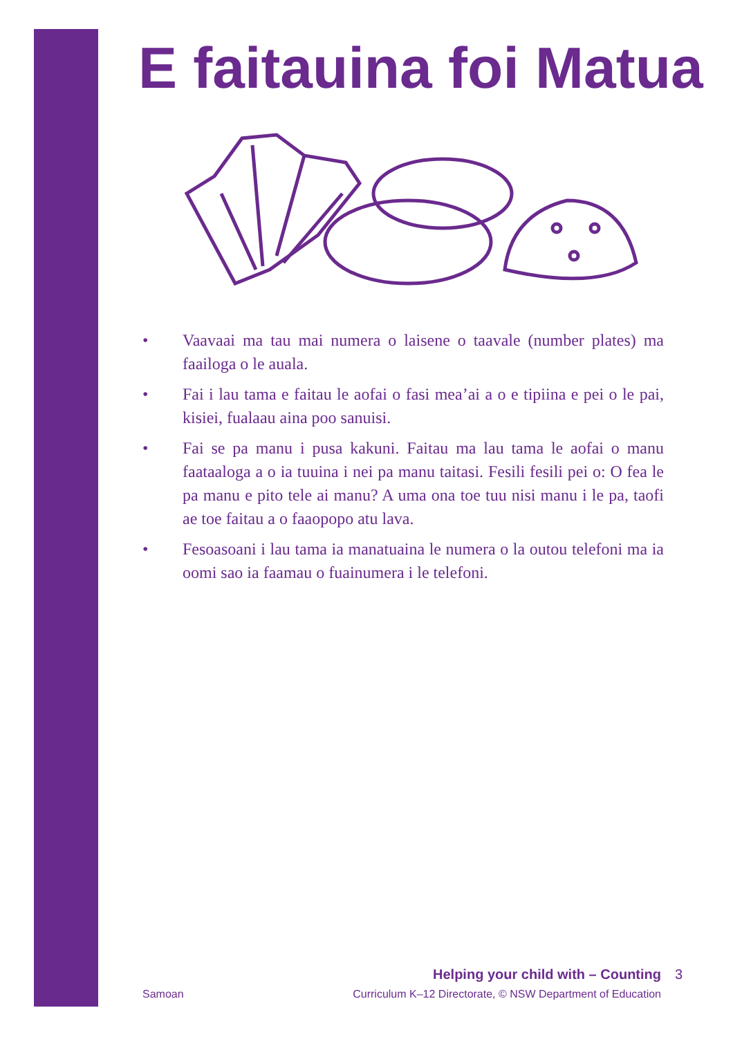E faitauina foi Matua
• Vaavaai ma tau mai numera o laisene o taavale (number plates) ma faailoga o le auala.
• Fai i lau tama e faitau le aofai o fasi mea’ai a o e tipiina e pei o le pai, kisiei, fualaau aina poo sanuisi.
• Fai se pa manu i pusa kakuni. Faitau ma lau tama le aofai o manu faataaloga a o ia tuuina i nei pa manu taitasi. Fesili fesili pei o: O fea le pa manu e pito tele ai manu? A uma ona toe tuu nisi manu i le pa, taofi ae toe faitau a o faaopopo atu lava.
• Fesoasoani i lau tama ia manatuaina le numera o la outou telefoni ma ia oomi sao ia faamau o fuainumera i le telefoni.
Helping your child with – Counting
Samoan Curriculum K–12 Directorate, © NSW Department of Education
3